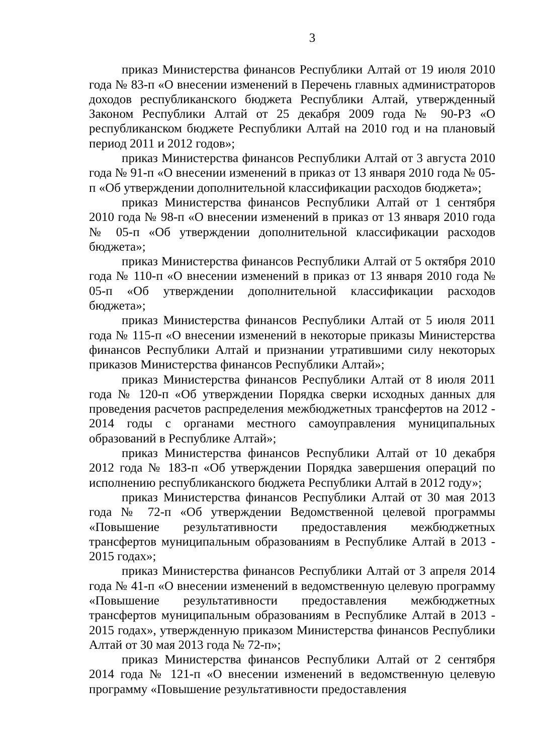3
приказ Министерства финансов Республики Алтай от 19 июля 2010 года № 83-п «О внесении изменений в Перечень главных администраторов доходов республиканского бюджета Республики Алтай, утвержденный Законом Республики Алтай от 25 декабря 2009 года № 90-РЗ «О республиканском бюджете Республики Алтай на 2010 год и на плановый период 2011 и 2012 годов»;
приказ Министерства финансов Республики Алтай от 3 августа 2010 года № 91-п «О внесении изменений в приказ от 13 января 2010 года № 05-п «Об утверждении дополнительной классификации расходов бюджета»;
приказ Министерства финансов Республики Алтай от 1 сентября 2010 года № 98-п «О внесении изменений в приказ от 13 января 2010 года № 05-п «Об утверждении дополнительной классификации расходов бюджета»;
приказ Министерства финансов Республики Алтай от 5 октября 2010 года № 110-п «О внесении изменений в приказ от 13 января 2010 года № 05-п «Об утверждении дополнительной классификации расходов бюджета»;
приказ Министерства финансов Республики Алтай от 5 июля 2011 года № 115-п «О внесении изменений в некоторые приказы Министерства финансов Республики Алтай и признании утратившими силу некоторых приказов Министерства финансов Республики Алтай»;
приказ Министерства финансов Республики Алтай от 8 июля 2011 года № 120-п «Об утверждении Порядка сверки исходных данных для проведения расчетов распределения межбюджетных трансфертов на 2012 - 2014 годы с органами местного самоуправления муниципальных образований в Республике Алтай»;
приказ Министерства финансов Республики Алтай от 10 декабря 2012 года № 183-п «Об утверждении Порядка завершения операций по исполнению республиканского бюджета Республики Алтай в 2012 году»;
приказ Министерства финансов Республики Алтай от 30 мая 2013 года № 72-п «Об утверждении Ведомственной целевой программы «Повышение результативности предоставления межбюджетных трансфертов муниципальным образованиям в Республике Алтай в 2013 - 2015 годах»;
приказ Министерства финансов Республики Алтай от 3 апреля 2014 года № 41-п «О внесении изменений в ведомственную целевую программу «Повышение результативности предоставления межбюджетных трансфертов муниципальным образованиям в Республике Алтай в 2013 - 2015 годах», утвержденную приказом Министерства финансов Республики Алтай от 30 мая 2013 года № 72-п»;
приказ Министерства финансов Республики Алтай от 2 сентября 2014 года № 121-п «О внесении изменений в ведомственную целевую программу «Повышение результативности предоставления